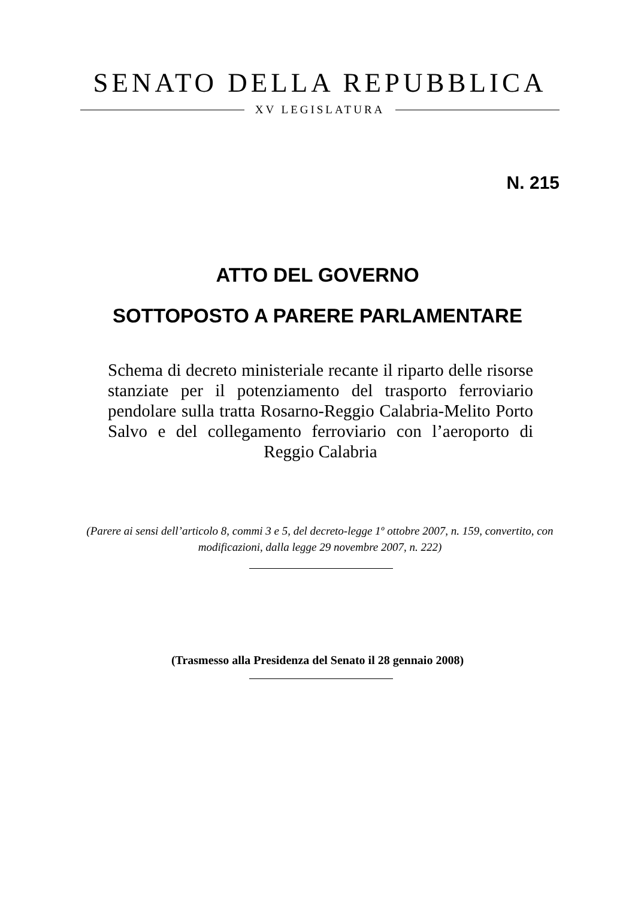SENATO DELLA REPUBBLICA
XV LEGISLATURA
N. 215
ATTO DEL GOVERNO
SOTTOPOSTO A PARERE PARLAMENTARE
Schema di decreto ministeriale recante il riparto delle risorse stanziate per il potenziamento del trasporto ferroviario pendolare sulla tratta Rosarno-Reggio Calabria-Melito Porto Salvo e del collegamento ferroviario con l’aeroporto di Reggio Calabria
(Parere ai sensi dell’articolo 8, commi 3 e 5, del decreto-legge 1º ottobre 2007, n. 159, convertito, con modificazioni, dalla legge 29 novembre 2007, n. 222)
(Trasmesso alla Presidenza del Senato il 28 gennaio 2008)